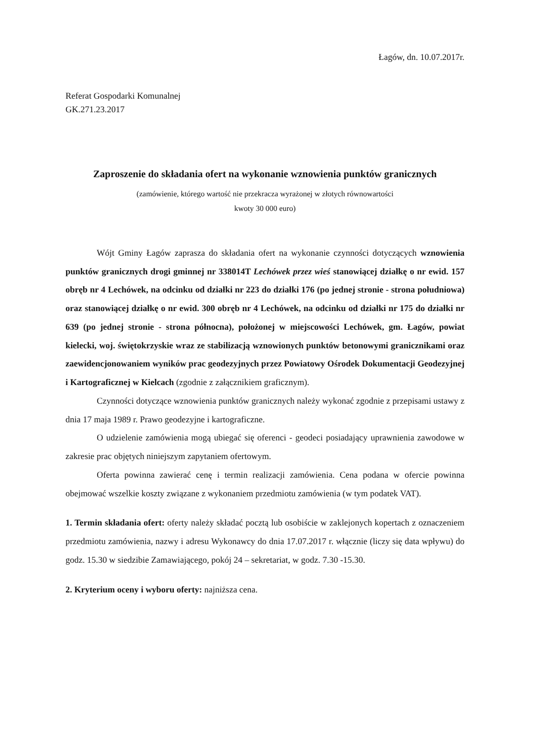Łagów, dn. 10.07.2017r.
Referat Gospodarki Komunalnej
GK.271.23.2017
Zaproszenie do składania ofert na wykonanie wznowienia punktów granicznych
(zamówienie, którego wartość nie przekracza wyrażonej w złotych równowartości
kwoty 30 000 euro)
Wójt Gminy Łagów zaprasza do składania ofert na wykonanie czynności dotyczących wznowienia punktów granicznych drogi gminnej nr 338014T Lechówek przez wieś stanowiącej działkę o nr ewid. 157 obręb nr 4 Lechówek, na odcinku od działki nr 223 do działki 176 (po jednej stronie - strona południowa) oraz stanowiącej działkę o nr ewid. 300 obręb nr 4 Lechówek, na odcinku od działki nr 175 do działki nr 639 (po jednej stronie - strona północna), położonej w miejscowości Lechówek, gm. Łagów, powiat kielecki, woj. świętokrzyskie wraz ze stabilizacją wznowionych punktów betonowymi granicznikami oraz zaewidencjonowaniem wyników prac geodezyjnych przez Powiatowy Ośrodek Dokumentacji Geodezyjnej i Kartograficznej w Kielcach (zgodnie z załącznikiem graficznym).
Czynności dotyczące wznowienia punktów granicznych należy wykonać zgodnie z przepisami ustawy z dnia 17 maja 1989 r. Prawo geodezyjne i kartograficzne.
O udzielenie zamówienia mogą ubiegać się oferenci - geodeci posiadający uprawnienia zawodowe w zakresie prac objętych niniejszym zapytaniem ofertowym.
Oferta powinna zawierać cenę i termin realizacji zamówienia. Cena podana w ofercie powinna obejmować wszelkie koszty związane z wykonaniem przedmiotu zamówienia (w tym podatek VAT).
1. Termin składania ofert: oferty należy składać pocztą lub osobiście w zaklejonych kopertach z oznaczeniem przedmiotu zamówienia, nazwy i adresu Wykonawcy do dnia 17.07.2017 r. włącznie (liczy się data wpływu) do godz. 15.30 w siedzibie Zamawiającego, pokój 24 – sekretariat, w godz. 7.30 -15.30.
2. Kryterium oceny i wyboru oferty: najniższa cena.